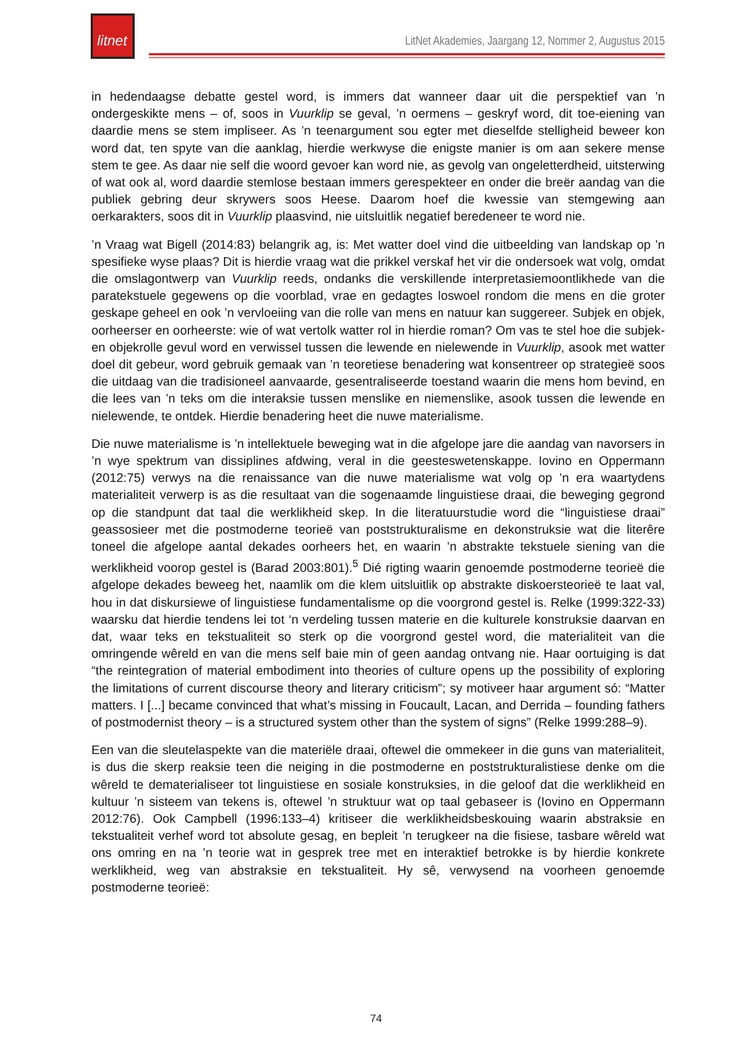litnet
LitNet Akademies, Jaargang 12, Nommer 2, Augustus 2015
in hedendaagse debatte gestel word, is immers dat wanneer daar uit die perspektief van ’n ondergeskikte mens – of, soos in Vuurklip se geval, ’n oermens – geskryf word, dit toe-eiening van daardie mens se stem impliseer. As ’n teenargument sou egter met dieselfde stelligheid beweer kon word dat, ten spyte van die aanklag, hierdie werkwyse die enigste manier is om aan sekere mense stem te gee. As daar nie self die woord gevoer kan word nie, as gevolg van ongeletterdheid, uitsterwing of wat ook al, word daardie stemlose bestaan immers gerespekteer en onder die breër aandag van die publiek gebring deur skrywers soos Heese. Daarom hoef die kwessie van stemgewing aan oerkarakters, soos dit in Vuurklip plaasvind, nie uitsluitlik negatief beredeneer te word nie.
’n Vraag wat Bigell (2014:83) belangrik ag, is: Met watter doel vind die uitbeelding van landskap op ’n spesifieke wyse plaas? Dit is hierdie vraag wat die prikkel verskaf het vir die ondersoek wat volg, omdat die omslagontwerp van Vuurklip reeds, ondanks die verskillende interpretasiemoontlikhede van die paratekstuele gegewens op die voorblad, vrae en gedagtes loswoel rondom die mens en die groter geskape geheel en ook ’n vervloeiing van die rolle van mens en natuur kan suggereer. Subjek en objek, oorheerser en oorheerste: wie of wat vertolk watter rol in hierdie roman? Om vas te stel hoe die subjek- en objekrolle gevul word en verwissel tussen die lewende en nielewende in Vuurklip, asook met watter doel dit gebeur, word gebruik gemaak van ’n teoretiese benadering wat konsentreer op strategieë soos die uitdaag van die tradisioneel aanvaarde, gesentraliseerde toestand waarin die mens hom bevind, en die lees van ’n teks om die interaksie tussen menslike en niemenslike, asook tussen die lewende en nielewende, te ontdek. Hierdie benadering heet die nuwe materialisme.
Die nuwe materialisme is ’n intellektuele beweging wat in die afgelope jare die aandag van navorsers in ’n wye spektrum van dissiplines afdwing, veral in die geesteswetenskappe. Iovino en Oppermann (2012:75) verwys na die renaissance van die nuwe materialisme wat volg op ’n era waartydens materialiteit verwerp is as die resultaat van die sogenaamde linguistiese draai, die beweging gegrond op die standpunt dat taal die werklikheid skep. In die literatuurstudie word die “linguistiese draai” geassosieer met die postmoderne teorieë van poststrukturalisme en dekonstruksie wat die literêre toneel die afgelope aantal dekades oorheers het, en waarin ’n abstrakte tekstuele siening van die werklikheid voorop gestel is (Barad 2003:801).<sup>5</sup> Dié rigting waarin genoemde postmoderne teorieë die afgelope dekades beweeg het, naamlik om die klem uitsluitlik op abstrakte diskoersteorieë te laat val, hou in dat diskursiewe of linguistiese fundamentalisme op die voorgrond gestel is. Relke (1999:322-33) waarsku dat hierdie tendens lei tot ‘n verdeling tussen materie en die kulturele konstruksie daarvan en dat, waar teks en tekstualiteit so sterk op die voorgrond gestel word, die materialiteit van die omringende wêreld en van die mens self baie min of geen aandag ontvang nie. Haar oortuiging is dat “the reintegration of material embodiment into theories of culture opens up the possibility of exploring the limitations of current discourse theory and literary criticism”; sy motiveer haar argument só: “Matter matters. I [...] became convinced that what’s missing in Foucault, Lacan, and Derrida – founding fathers of postmodernist theory – is a structured system other than the system of signs” (Relke 1999:288–9).
Een van die sleutelaspekte van die materiële draai, oftewel die ommekeer in die guns van materialiteit, is dus die skerp reaksie teen die neiging in die postmoderne en poststrukturalistiese denke om die wêreld te dematerialiseer tot linguistiese en sosiale konstruksies, in die geloof dat die werklikheid en kultuur ’n sisteem van tekens is, oftewel ’n struktuur wat op taal gebaseer is (Iovino en Oppermann 2012:76). Ook Campbell (1996:133–4) kritiseer die werklikheidsbeskouing waarin abstraksie en tekstualiteit verhef word tot absolute gesag, en bepleit ’n terugkeer na die fisiese, tasbare wêreld wat ons omring en na ’n teorie wat in gesprek tree met en interaktief betrokke is by hierdie konkrete werklikheid, weg van abstraksie en tekstualiteit. Hy sê, verwysend na voorheen genoemde postmoderne teorieë:
74